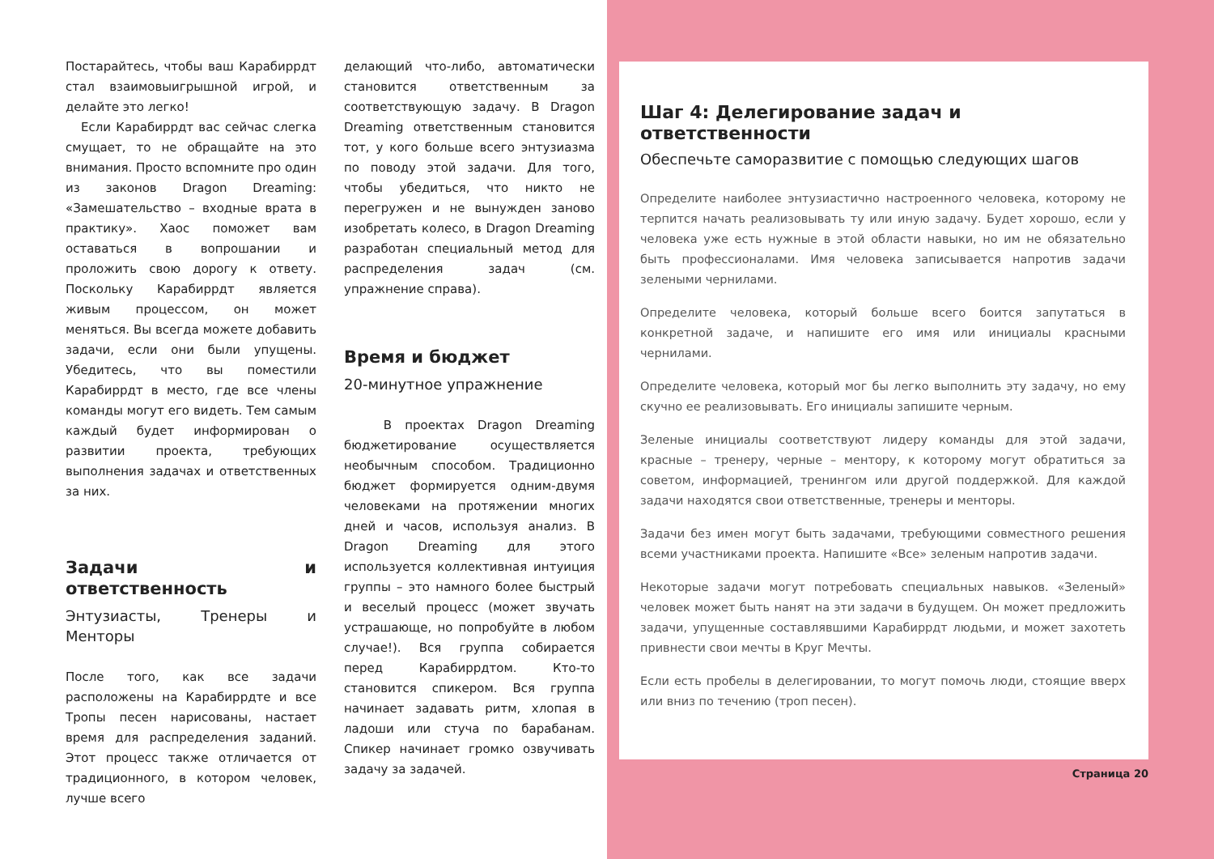Постарайтесь, чтобы ваш Карабиррдт стал взаимовыигрышной игрой, и делайте это легко!
Если Карабиррдт вас сейчас слегка смущает, то не обращайте на это внимания. Просто вспомните про один из законов Dragon Dreaming: «Замешательство – входные врата в практику». Хаос поможет вам оставаться в вопрошании и проложить свою дорогу к ответу. Поскольку Карабиррдт является живым процессом, он может меняться. Вы всегда можете добавить задачи, если они были упущены. Убедитесь, что вы поместили Карабиррдт в место, где все члены команды могут его видеть. Тем самым каждый будет информирован о развитии проекта, требующих выполнения задачах и ответственных за них.
Задачи и ответственность
Энтузиасты, Тренеры и Менторы
После того, как все задачи расположены на Карабиррдте и все Тропы песен нарисованы, настает время для распределения заданий. Этот процесс также отличается от традиционного, в котором человек, лучше всего
делающий что-либо, автоматически становится ответственным за соответствующую задачу. В Dragon Dreaming ответственным становится тот, у кого больше всего энтузиазма по поводу этой задачи. Для того, чтобы убедиться, что никто не перегружен и не вынужден заново изобретать колесо, в Dragon Dreaming разработан специальный метод для распределения задач (см. упражнение справа).
Время и бюджет
20-минутное упражнение
В проектах Dragon Dreaming бюджетирование осуществляется необычным способом. Традиционно бюджет формируется одним-двумя человеками на протяжении многих дней и часов, используя анализ. В Dragon Dreaming для этого используется коллективная интуиция группы – это намного более быстрый и веселый процесс (может звучать устрашающе, но попробуйте в любом случае!). Вся группа собирается перед Карабиррдтом. Кто-то становится спикером. Вся группа начинает задавать ритм, хлопая в ладоши или стуча по барабанам. Спикер начинает громко озвучивать задачу за задачей.
Шаг 4: Делегирование задач и ответственности
Обеспечьте саморазвитие с помощью следующих шагов
Определите наиболее энтузиастично настроенного человека, которому не терпится начать реализовывать ту или иную задачу. Будет хорошо, если у человека уже есть нужные в этой области навыки, но им не обязательно быть профессионалами. Имя человека записывается напротив задачи зелеными чернилами.
Определите человека, который больше всего боится запутаться в конкретной задаче, и напишите его имя или инициалы красными чернилами.
Определите человека, который мог бы легко выполнить эту задачу, но ему скучно ее реализовывать. Его инициалы запишите черным.
Зеленые инициалы соответствуют лидеру команды для этой задачи, красные – тренеру, черные – ментору, к которому могут обратиться за советом, информацией, тренингом или другой поддержкой. Для каждой задачи находятся свои ответственные, тренеры и менторы.
Задачи без имен могут быть задачами, требующими совместного решения всеми участниками проекта. Напишите «Все» зеленым напротив задачи.
Некоторые задачи могут потребовать специальных навыков. «Зеленый» человек может быть нанят на эти задачи в будущем. Он может предложить задачи, упущенные составлявшими Карабиррдт людьми, и может захотеть привнести свои мечты в Круг Мечты.
Если есть пробелы в делегировании, то могут помочь люди, стоящие вверх или вниз по течению (троп песен).
Страница 20